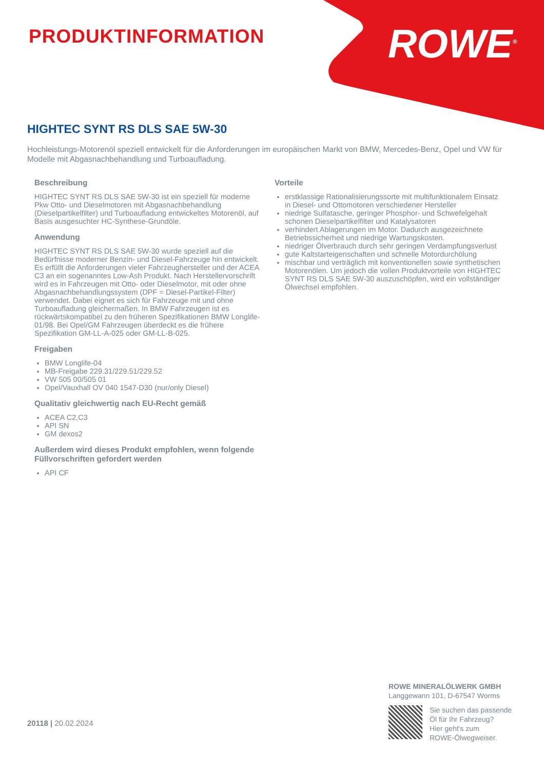PRODUKTINFORMATION ROWE<sup>®</sup>
HIGHTEC SYNT RS DLS SAE 5W-30
Hochleistungs-Motorenöl speziell entwickelt für die Anforderungen im europäischen Markt von BMW, Mercedes-Benz, Opel und VW für Modelle mit Abgasnachbehandlung und Turboaufladung.
Beschreibung
HIGHTEC SYNT RS DLS SAE 5W-30 ist ein speziell für moderne Pkw Otto- und Dieselmotoren mit Abgasnachbehandlung (Dieselpartikelfilter) und Turboaufladung entwickeltes Motorenöl, auf Basis ausgesuchter HC-Synthese-Grundöle.
Anwendung
HIGHTEC SYNT RS DLS SAE 5W-30 wurde speziell auf die Bedürfnisse moderner Benzin- und Diesel-Fahrzeuge hin entwickelt. Es erfüllt die Anforderungen vieler Fahrzeughersteller und der ACEA C3 an ein sogenanntes Low-Ash Produkt. Nach Herstellervorschrift wird es in Fahrzeugen mit Otto- oder Dieselmotor, mit oder ohne Abgasnachbehandlungssystem (DPF = Diesel-Partikel-Filter) verwendet. Dabei eignet es sich für Fahrzeuge mit und ohne Turboaufladung gleichermaßen. In BMW Fahrzeugen ist es rückwärtskompatibel zu den früheren Spezifikationen BMW Longlife-01/98. Bei Opel/GM Fahrzeugen überdeckt es die frühere Spezifikation GM-LL-A-025 oder GM-LL-B-025.
Freigaben
BMW Longlife-04
MB-Freigabe 229.31/229.51/229.52
VW 505 00/505 01
Opel/Vauxhall OV 040 1547-D30 (nur/only Diesel)
Qualitativ gleichwertig nach EU-Recht gemäß
ACEA C2,C3
API SN
GM dexos2
Außerdem wird dieses Produkt empfohlen, wenn folgende Füllvorschriften gefordert werden
API CF
Vorteile
erstklassige Rationalisierungssorte mit multifunktionalem Einsatz in Diesel- und Ottomotoren verschiedener Hersteller
niedrige Sulfatasche, geringer Phosphor- und Schwefelgehalt schonen Dieselpartikelfilter und Katalysatoren
verhindert Ablagerungen im Motor. Dadurch ausgezeichnete Betriebssicherheit und niedrige Wartungskosten.
niedriger Ölverbrauch durch sehr geringen Verdampfungsverlust
gute Kaltstarteigenschaften und schnelle Motordurchölung
mischbar und verträglich mit konventionellen sowie synthetischen Motorenölen. Um jedoch die vollen Produktvorteile von HIGHTEC SYNT RS DLS SAE 5W-30 auszuschöpfen, wird ein vollständiger Ölwechsel empfohlen.
20118 | 20.02.2024
ROWE MINERALÖLWERK GMBH
Langgewann 101, D-67547 Worms
Sie suchen das passende
Öl für Ihr Fahrzeug?
Hier geht's zum
ROWE-Ölwegweiser.